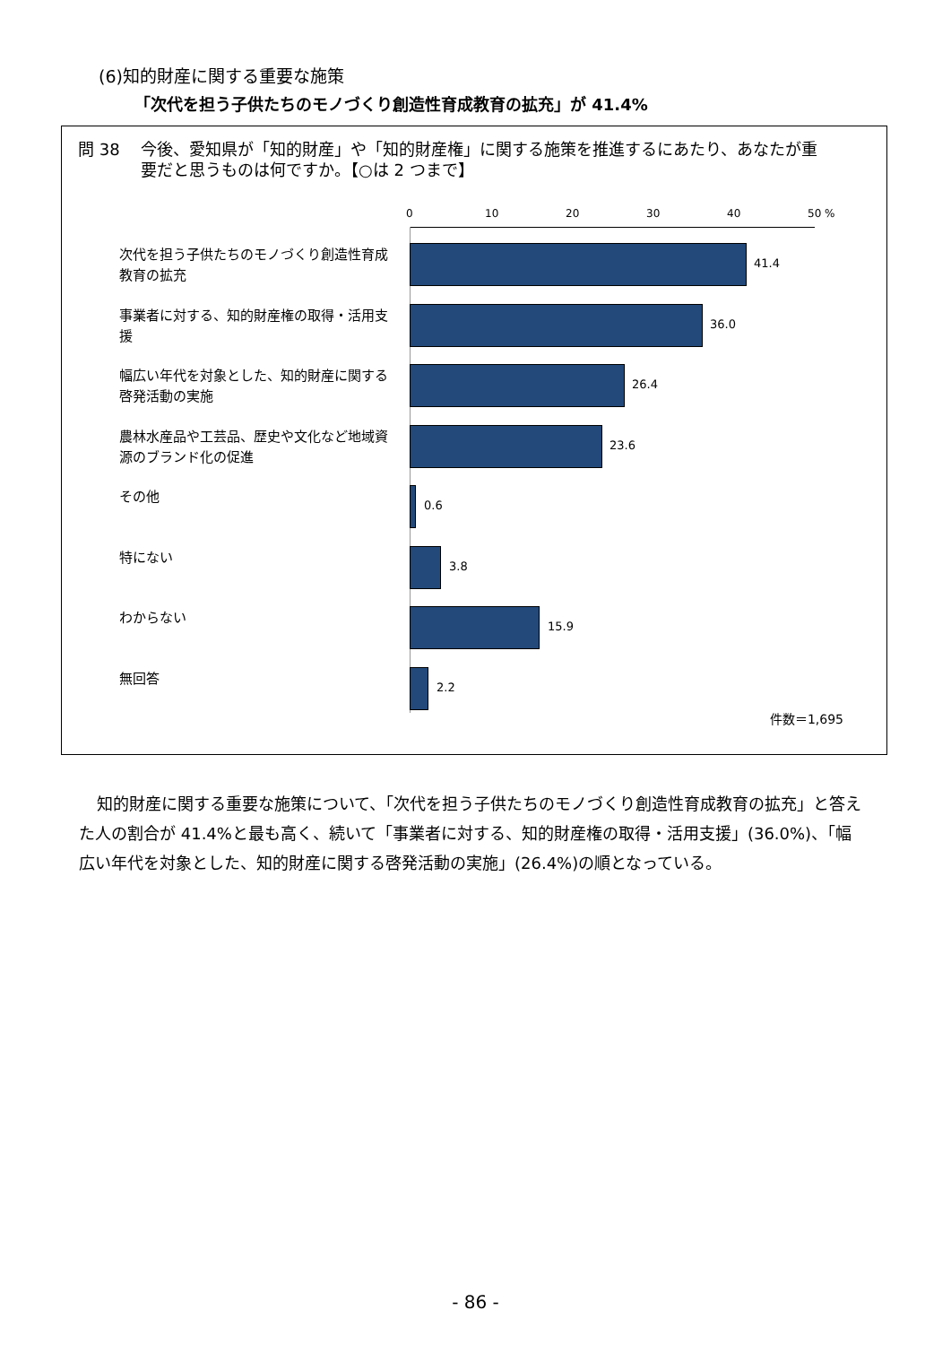(6)知的財産に関する重要な施策
「次代を担う子供たちのモノづくり創造性育成教育の拡充」が 41.4%
問 38 今後、愛知県が「知的財産」や「知的財産権」に関する施策を推進するにあたり、あなたが重
要だと思うものは何ですか。【○は 2 つまで】
0 10 20 30 40 50 %
次代を担う子供たちのモノづくり創造性育成教育の拡充
41.4
事業者に対する、知的財産権の取得・活用支援
36.0
幅広い年代を対象とした、知的財産に関する啓発活動の実施
26.4
農林水産品や工芸品、歴史や文化など地域資源のブランド化の促進
23.6
その他
0.6
特にない
3.8
わからない
15.9
無回答
2.2
件数＝1,695
知的財産に関する重要な施策について、「次代を担う子供たちのモノづくり創造性育成教育の拡充」と答えた人の割合が 41.4%と最も高く、続いて「事業者に対する、知的財産権の取得・活用支援」(36.0%)、「幅広い年代を対象とした、知的財産に関する啓発活動の実施」(26.4%)の順となっている。
- 86 -